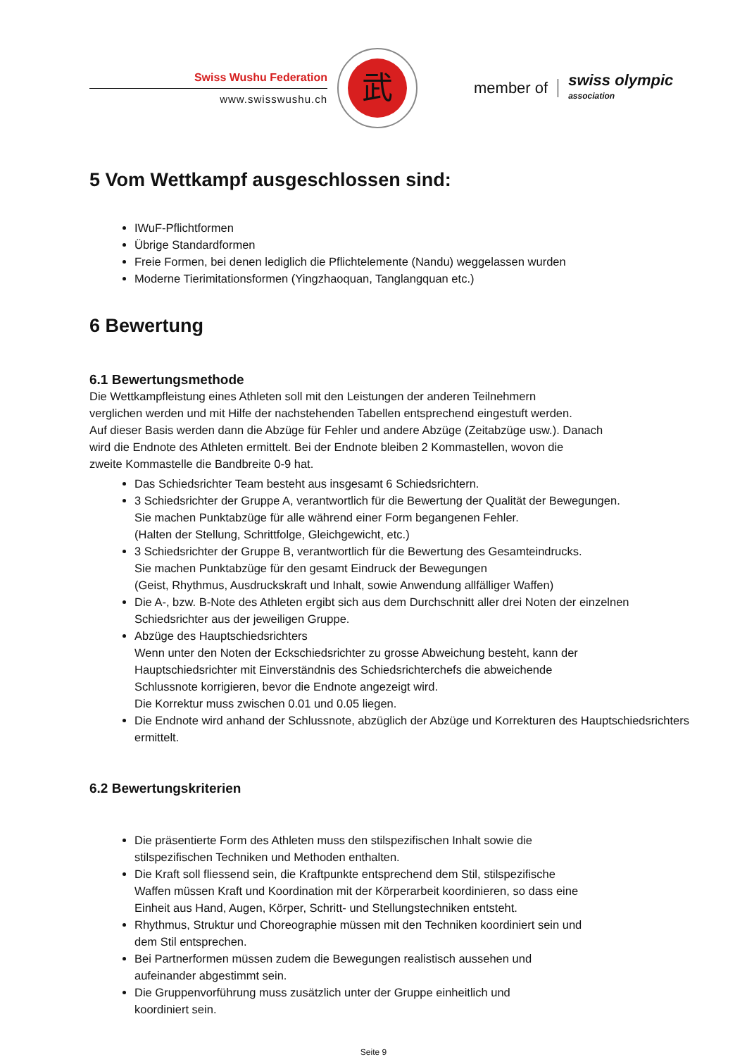Swiss Wushu Federation
www.swisswushu.ch
武
member of
swiss olympic
association
5 Vom Wettkampf ausgeschlossen sind:
IWuF-Pflichtformen
Übrige Standardformen
Freie Formen, bei denen lediglich die Pflichtelemente (Nandu) weggelassen wurden
Moderne Tierimitationsformen (Yingzhaoquan, Tanglangquan etc.)
6 Bewertung
6.1 Bewertungsmethode
Die Wettkampfleistung eines Athleten soll mit den Leistungen der anderen Teilnehmern
verglichen werden und mit Hilfe der nachstehenden Tabellen entsprechend eingestuft werden.
Auf dieser Basis werden dann die Abzüge für Fehler und andere Abzüge (Zeitabzüge usw.). Danach
wird die Endnote des Athleten ermittelt. Bei der Endnote bleiben 2 Kommastellen, wovon die
zweite Kommastelle die Bandbreite 0-9 hat.
Das Schiedsrichter Team besteht aus insgesamt 6 Schiedsrichtern.
3 Schiedsrichter der Gruppe A, verantwortlich für die Bewertung der Qualität der Bewegungen.
Sie machen Punktabzüge für alle während einer Form begangenen Fehler.
(Halten der Stellung, Schrittfolge, Gleichgewicht, etc.)
3 Schiedsrichter der Gruppe B, verantwortlich für die Bewertung des Gesamteindrucks.
Sie machen Punktabzüge für den gesamt Eindruck der Bewegungen
(Geist, Rhythmus, Ausdruckskraft und Inhalt, sowie Anwendung allfälliger Waffen)
Die A-, bzw. B-Note des Athleten ergibt sich aus dem Durchschnitt aller drei Noten der einzelnen Schiedsrichter aus der jeweiligen Gruppe.
Abzüge des Hauptschiedsrichters
Wenn unter den Noten der Eckschiedsrichter zu grosse Abweichung besteht, kann der
Hauptschiedsrichter mit Einverständnis des Schiedsrichterchefs die abweichende
Schlussnote korrigieren, bevor die Endnote angezeigt wird.
Die Korrektur muss zwischen 0.01 und 0.05 liegen.
Die Endnote wird anhand der Schlussnote, abzüglich der Abzüge und Korrekturen des Hauptschiedsrichters ermittelt.
6.2 Bewertungskriterien
Die präsentierte Form des Athleten muss den stilspezifischen Inhalt sowie die
stilspezifischen Techniken und Methoden enthalten.
Die Kraft soll fliessend sein, die Kraftpunkte entsprechend dem Stil, stilspezifische
Waffen müssen Kraft und Koordination mit der Körperarbeit koordinieren, so dass eine
Einheit aus Hand, Augen, Körper, Schritt- und Stellungstechniken entsteht.
Rhythmus, Struktur und Choreographie müssen mit den Techniken koordiniert sein und
dem Stil entsprechen.
Bei Partnerformen müssen zudem die Bewegungen realistisch aussehen und
aufeinander abgestimmt sein.
Die Gruppenvorführung muss zusätzlich unter der Gruppe einheitlich und
koordiniert sein.
Seite 9